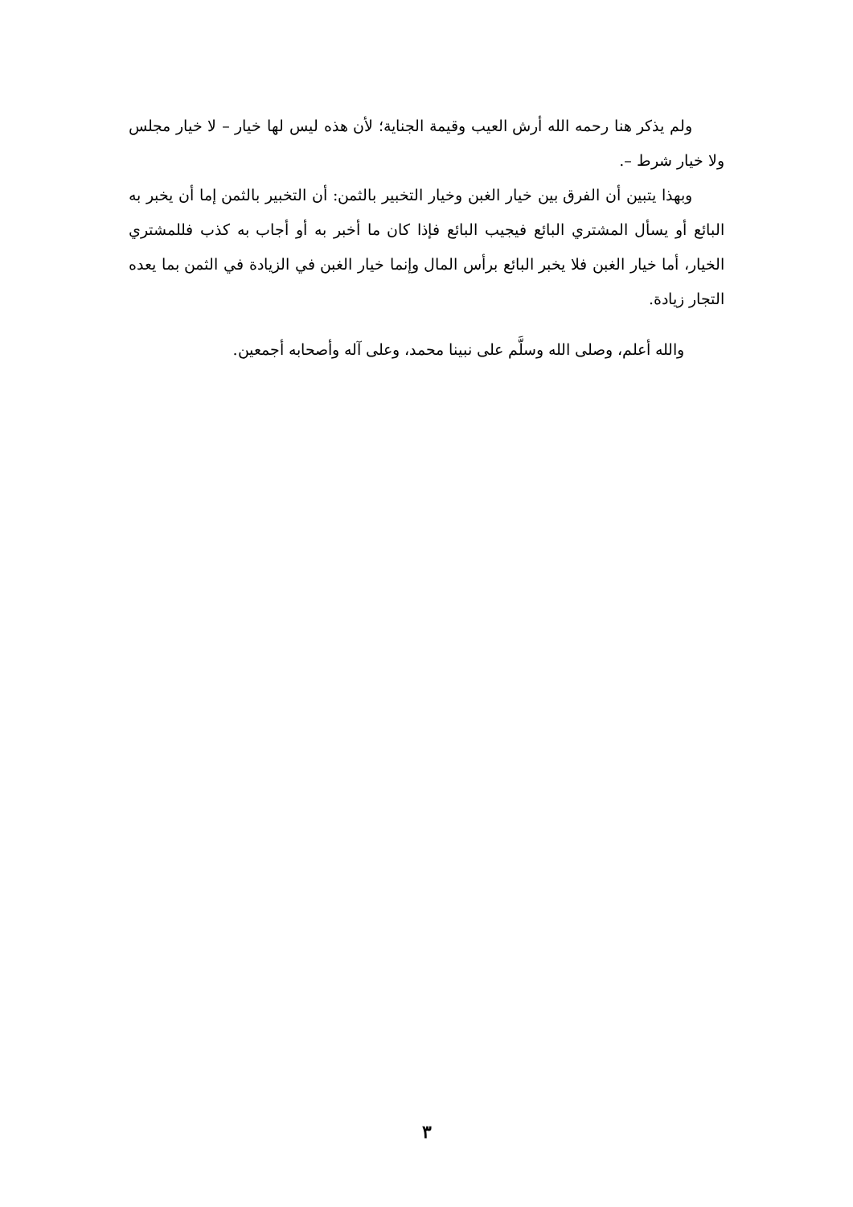ولم يذكر هنا رحمه الله أرش العيب وقيمة الجناية؛ لأن هذه ليس لها خيار – لا خيار مجلس ولا خيار شرط –.
وبهذا يتبين أن الفرق بين خيار الغبن وخيار التخبير بالثمن: أن التخبير بالثمن إما أن يخبر به البائع أو يسأل المشتري البائع فيجيب البائع فإذا كان ما أخبر به أو أجاب به كذب فللمشتري الخيار، أما خيار الغبن فلا يخبر البائع برأس المال وإنما خيار الغبن في الزيادة في الثمن بما يعده التجار زيادة.
والله أعلم، وصلى الله وسلَّم على نبينا محمد، وعلى آله وأصحابه أجمعين.
٣